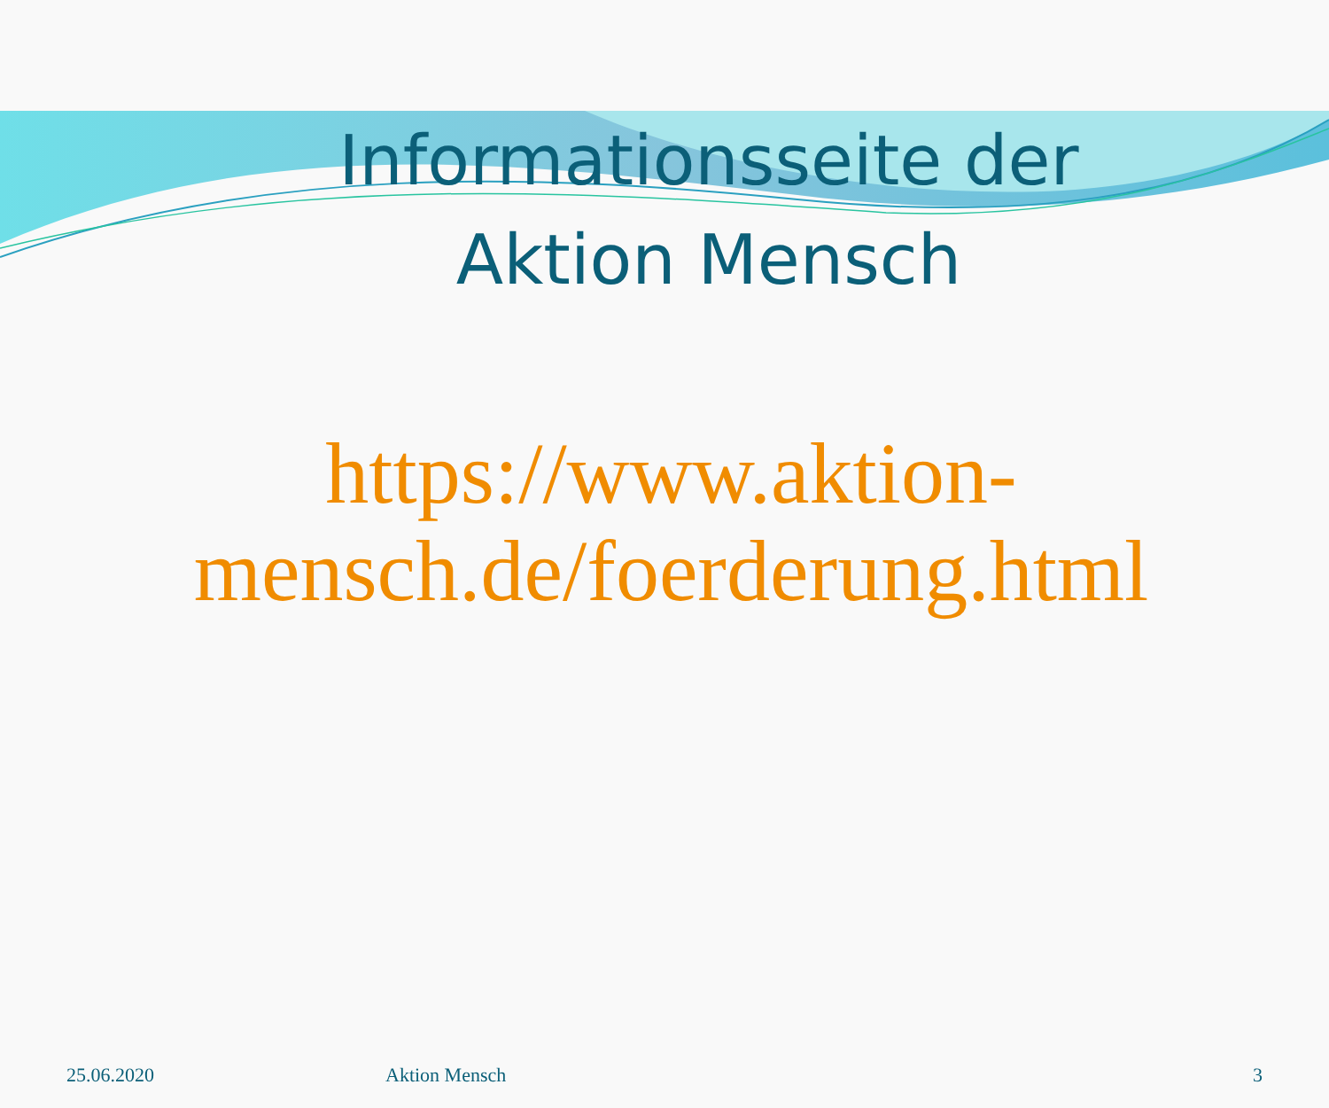Informationsseite der
Aktion Mensch
https://www.aktion-
mensch.de/foerderung.html
25.06.2020 Aktion Mensch 3